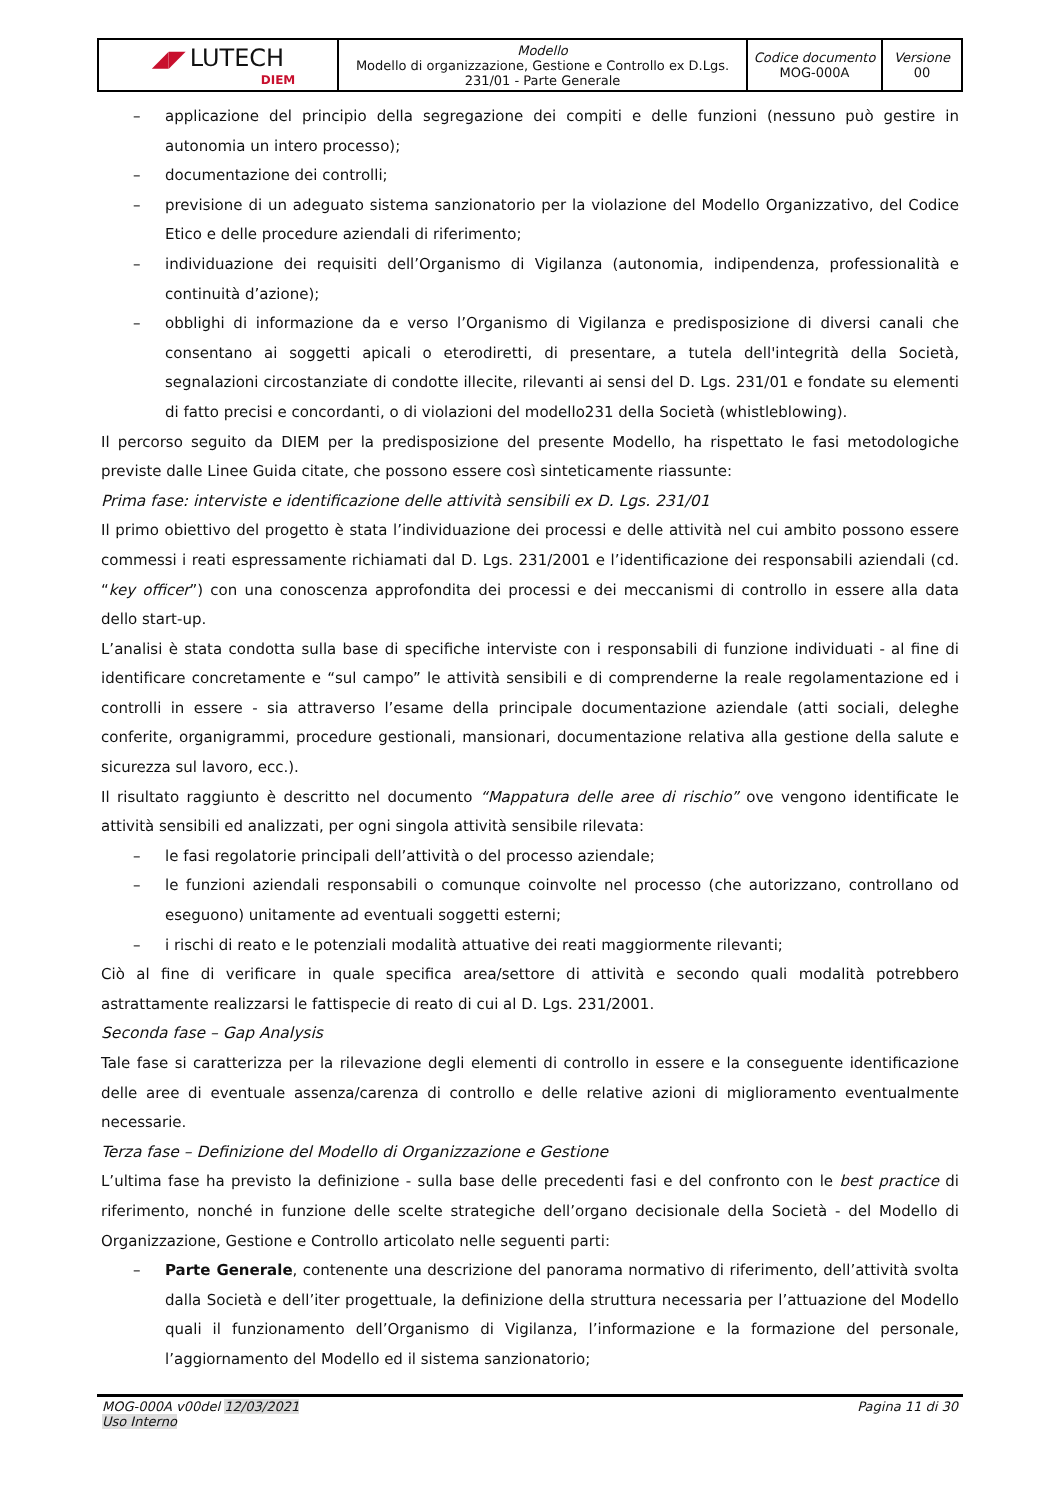| ◢◤ LUTECH DIEM | Modello Modello di organizzazione, Gestione e Controllo ex D.Lgs. 231/01 - Parte Generale | Codice documento MOG-000A | Versione 00 |
– applicazione del principio della segregazione dei compiti e delle funzioni (nessuno può gestire in autonomia un intero processo);
– documentazione dei controlli;
– previsione di un adeguato sistema sanzionatorio per la violazione del Modello Organizzativo, del Codice Etico e delle procedure aziendali di riferimento;
– individuazione dei requisiti dell’Organismo di Vigilanza (autonomia, indipendenza, professionalità e continuità d’azione);
– obblighi di informazione da e verso l’Organismo di Vigilanza e predisposizione di diversi canali che consentano ai soggetti apicali o eterodiretti, di presentare, a tutela dell'integrità della Società, segnalazioni circostanziate di condotte illecite, rilevanti ai sensi del D. Lgs. 231/01 e fondate su elementi di fatto precisi e concordanti, o di violazioni del modello231 della Società (whistleblowing).
Il percorso seguito da DIEM per la predisposizione del presente Modello, ha rispettato le fasi metodologiche previste dalle Linee Guida citate, che possono essere così sinteticamente riassunte:
Prima fase: interviste e identificazione delle attività sensibili ex D. Lgs. 231/01
Il primo obiettivo del progetto è stata l’individuazione dei processi e delle attività nel cui ambito possono essere commessi i reati espressamente richiamati dal D. Lgs. 231/2001 e l’identificazione dei responsabili aziendali (cd. “key officer”) con una conoscenza approfondita dei processi e dei meccanismi di controllo in essere alla data dello start-up.
L’analisi è stata condotta sulla base di specifiche interviste con i responsabili di funzione individuati - al fine di identificare concretamente e “sul campo” le attività sensibili e di comprenderne la reale regolamentazione ed i controlli in essere - sia attraverso l’esame della principale documentazione aziendale (atti sociali, deleghe conferite, organigrammi, procedure gestionali, mansionari, documentazione relativa alla gestione della salute e sicurezza sul lavoro, ecc.).
Il risultato raggiunto è descritto nel documento “Mappatura delle aree di rischio” ove vengono identificate le attività sensibili ed analizzati, per ogni singola attività sensibile rilevata:
– le fasi regolatorie principali dell’attività o del processo aziendale;
– le funzioni aziendali responsabili o comunque coinvolte nel processo (che autorizzano, controllano od eseguono) unitamente ad eventuali soggetti esterni;
– i rischi di reato e le potenziali modalità attuative dei reati maggiormente rilevanti;
Ciò al fine di verificare in quale specifica area/settore di attività e secondo quali modalità potrebbero astrattamente realizzarsi le fattispecie di reato di cui al D. Lgs. 231/2001.
Seconda fase – Gap Analysis
Tale fase si caratterizza per la rilevazione degli elementi di controllo in essere e la conseguente identificazione delle aree di eventuale assenza/carenza di controllo e delle relative azioni di miglioramento eventualmente necessarie.
Terza fase – Definizione del Modello di Organizzazione e Gestione
L’ultima fase ha previsto la definizione - sulla base delle precedenti fasi e del confronto con le best practice di riferimento, nonché in funzione delle scelte strategiche dell’organo decisionale della Società - del Modello di Organizzazione, Gestione e Controllo articolato nelle seguenti parti:
– Parte Generale, contenente una descrizione del panorama normativo di riferimento, dell’attività svolta dalla Società e dell’iter progettuale, la definizione della struttura necessaria per l’attuazione del Modello quali il funzionamento dell’Organismo di Vigilanza, l’informazione e la formazione del personale, l’aggiornamento del Modello ed il sistema sanzionatorio;
MOG-000A v00del 12/03/2021
Uso Interno
Pagina 11 di 30